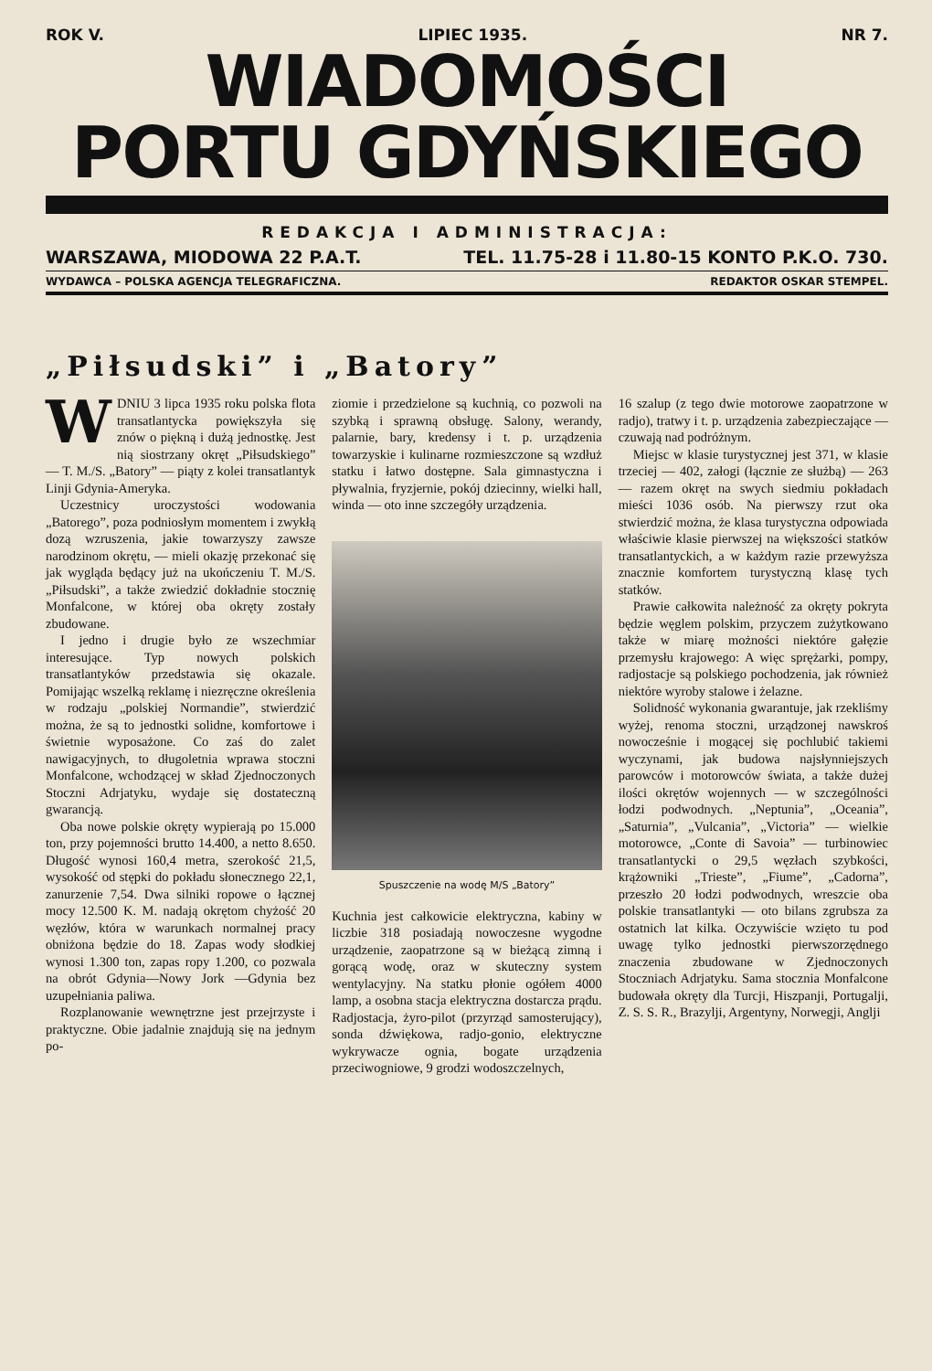ROK V. LIPIEC 1935. NR 7.
WIADOMOŚCI
PORTU GDYŃSKIEGO
REDAKCJA I ADMINISTRACJA:
WARSZAWA, MIODOWA 22 P.A.T. TEL. 11.75-28 i 11.80-15 KONTO P.K.O. 730.
WYDAWCA – POLSKA AGENCJA TELEGRAFICZNA. REDAKTOR OSKAR STEMPEL.
„Piłsudski” i „Batory”
WDNIU 3 lipca 1935 roku polska flota transatlantycka powiększyła się znów o piękną i dużą jednostkę. Jest nią siostrzany okręt „Piłsudskiego” — T. M./S. „Batory” — piąty z kolei transatlantyk Linji Gdynia-Ameryka.
Uczestnicy uroczystości wodowania „Batorego”, poza podniosłym momentem i zwykłą dozą wzruszenia, jakie towarzyszy zawsze narodzinom okrętu, — mieli okazję przekonać się jak wygląda będący już na ukończeniu T. M./S. „Piłsudski”, a także zwiedzić dokładnie stocznię Monfalcone, w której oba okręty zostały zbudowane.
I jedno i drugie było ze wszechmiar interesujące. Typ nowych polskich transatlantyków przedstawia się okazale. Pomijając wszelką reklamę i niezręczne określenia w rodzaju „polskiej Normandie”, stwierdzić można, że są to jednostki solidne, komfortowe i świetnie wyposażone. Co zaś do zalet nawigacyjnych, to długoletnia wprawa stoczni Monfalcone, wchodzącej w skład Zjednoczonych Stoczni Adrjatyku, wydaje się dostateczną gwarancją.
Oba nowe polskie okręty wypierają po 15.000 ton, przy pojemności brutto 14.400, a netto 8.650. Długość wynosi 160,4 metra, szerokość 21,5, wysokość od stępki do pokładu słonecznego 22,1, zanurzenie 7,54. Dwa silniki ropowe o łącznej mocy 12.500 K. M. nadają okrętom chyżość 20 węzłów, która w warunkach normalnej pracy obniżona będzie do 18. Zapas wody słodkiej wynosi 1.300 ton, zapas ropy 1.200, co pozwala na obrót Gdynia—Nowy Jork —Gdynia bez uzupełniania paliwa.
Rozplanowanie wewnętrzne jest przejrzyste i praktyczne. Obie jadalnie znajdują się na jednym po-
ziomie i przedzielone są kuchnią, co pozwoli na szybką i sprawną obsługę. Salony, werandy, palarnie, bary, kredensy i t. p. urządzenia towarzyskie i kulinarne rozmieszczone są wzdłuż statku i łatwo dostępne. Sala gimnastyczna i pływalnia, fryzjernie, pokój dziecinny, wielki hall, winda — oto inne szczegóły urządzenia.
Spuszczenie na wodę M/S „Batory”
Kuchnia jest całkowicie elektryczna, kabiny w liczbie 318 posiadają nowoczesne wygodne urządzenie, zaopatrzone są w bieżącą zimną i gorącą wodę, oraz w skuteczny system wentylacyjny. Na statku płonie ogółem 4000 lamp, a osobna stacja elektryczna dostarcza prądu. Radjostacja, żyro-pilot (przyrząd samosterujący), sonda dźwiękowa, radjo-gonio, elektryczne wykrywacze ognia, bogate urządzenia przeciwogniowe, 9 grodzi wodoszczelnych,
16 szalup (z tego dwie motorowe zaopatrzone w radjo), tratwy i t. p. urządzenia zabezpieczające — czuwają nad podróżnym.
Miejsc w klasie turystycznej jest 371, w klasie trzeciej — 402, załogi (łącznie ze służbą) — 263 — razem okręt na swych siedmiu pokładach mieści 1036 osób. Na pierwszy rzut oka stwierdzić można, że klasa turystyczna odpowiada właściwie klasie pierwszej na większości statków transatlantyckich, a w każdym razie przewyższa znacznie komfortem turystyczną klasę tych statków.
Prawie całkowita należność za okręty pokryta będzie węglem polskim, przyczem zużytkowano także w miarę możności niektóre gałęzie przemysłu krajowego: A więc sprężarki, pompy, radjostacje są polskiego pochodzenia, jak również niektóre wyroby stalowe i żelazne.
Solidność wykonania gwarantuje, jak rzekliśmy wyżej, renoma stoczni, urządzonej nawskroś nowocześnie i mogącej się pochlubić takiemi wyczynami, jak budowa najsłynniejszych parowców i motorowców świata, a także dużej ilości okrętów wojennych — w szczególności łodzi podwodnych. „Neptunia”, „Oceania”, „Saturnia”, „Vulcania”, „Victoria” — wielkie motorowce, „Conte di Savoia” — turbinowiec transatlantycki o 29,5 węzłach szybkości, krążowniki „Trieste”, „Fiume”, „Cadorna”, przeszło 20 łodzi podwodnych, wreszcie oba polskie transatlantyki — oto bilans zgrubsza za ostatnich lat kilka. Oczywiście wzięto tu pod uwagę tylko jednostki pierwszorzędnego znaczenia zbudowane w Zjednoczonych Stoczniach Adrjatyku. Sama stocznia Monfalcone budowała okręty dla Turcji, Hiszpanji, Portugalji, Z. S. S. R., Brazylji, Argentyny, Norwegji, Anglji